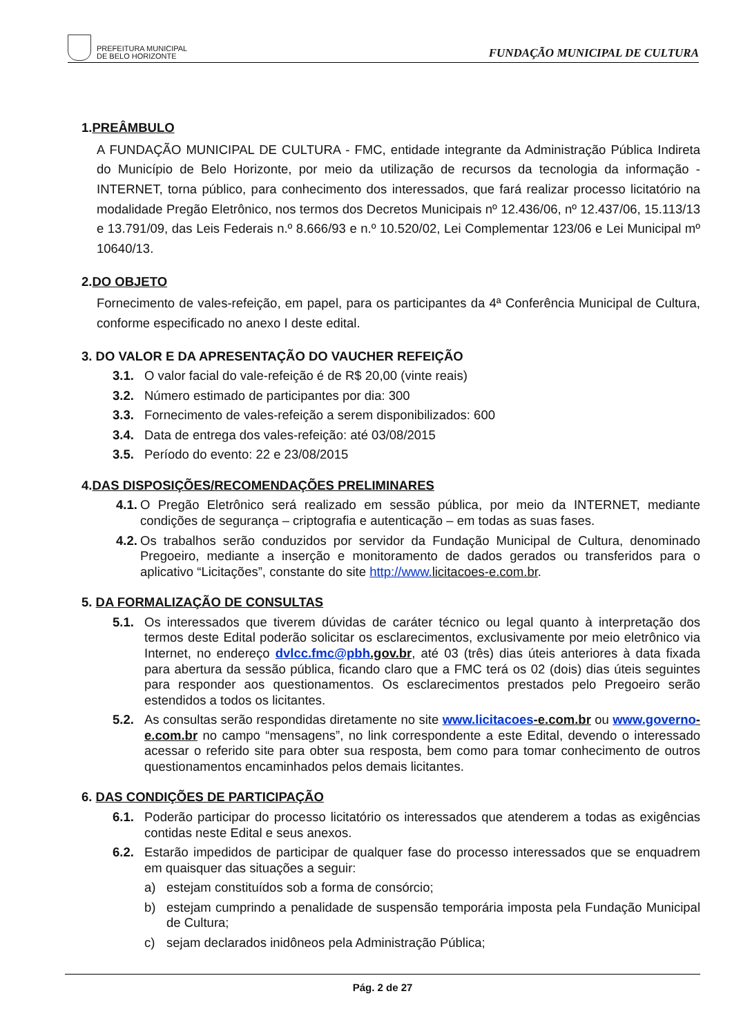PREFEITURA MUNICIPAL
DE BELO HORIZONTE
FUNDAÇÃO MUNICIPAL DE CULTURA
1.PREÂMBULO
A FUNDAÇÃO MUNICIPAL DE CULTURA - FMC, entidade integrante da Administração Pública Indireta do Município de Belo Horizonte, por meio da utilização de recursos da tecnologia da informação - INTERNET, torna público, para conhecimento dos interessados, que fará realizar processo licitatório na modalidade Pregão Eletrônico, nos termos dos Decretos Municipais nº 12.436/06, nº 12.437/06, 15.113/13 e 13.791/09, das Leis Federais n.º 8.666/93 e n.º 10.520/02, Lei Complementar 123/06 e Lei Municipal mº 10640/13.
2.DO OBJETO
Fornecimento de vales-refeição, em papel, para os participantes da 4ª Conferência Municipal de Cultura, conforme especificado no anexo I deste edital.
3. DO VALOR E DA APRESENTAÇÃO DO VAUCHER REFEIÇÃO
3.1. O valor facial do vale-refeição é de R$ 20,00 (vinte reais)
3.2. Número estimado de participantes por dia: 300
3.3. Fornecimento de vales-refeição a serem disponibilizados: 600
3.4. Data de entrega dos vales-refeição: até 03/08/2015
3.5. Período do evento: 22 e 23/08/2015
4.DAS DISPOSIÇÕES/RECOMENDAÇÕES PRELIMINARES
4.1. O Pregão Eletrônico será realizado em sessão pública, por meio da INTERNET, mediante condições de segurança – criptografia e autenticação – em todas as suas fases.
4.2. Os trabalhos serão conduzidos por servidor da Fundação Municipal de Cultura, denominado Pregoeiro, mediante a inserção e monitoramento de dados gerados ou transferidos para o aplicativo “Licitações”, constante do site http://www. licitacoes-e.com.br.
5. DA FORMALIZAÇÃO DE CONSULTAS
5.1. Os interessados que tiverem dúvidas de caráter técnico ou legal quanto à interpretação dos termos deste Edital poderão solicitar os esclarecimentos, exclusivamente por meio eletrônico via Internet, no endereço dvlcc.fmc@pbh.gov.br, até 03 (três) dias úteis anteriores à data fixada para abertura da sessão pública, ficando claro que a FMC terá os 02 (dois) dias úteis seguintes para responder aos questionamentos. Os esclarecimentos prestados pelo Pregoeiro serão estendidos a todos os licitantes.
5.2. As consultas serão respondidas diretamente no site www.licitacoes-e.com.br ou www.governo-e.com.br no campo “mensagens”, no link correspondente a este Edital, devendo o interessado acessar o referido site para obter sua resposta, bem como para tomar conhecimento de outros questionamentos encaminhados pelos demais licitantes.
6. DAS CONDIÇÕES DE PARTICIPAÇÃO
6.1. Poderão participar do processo licitatório os interessados que atenderem a todas as exigências contidas neste Edital e seus anexos.
6.2. Estarão impedidos de participar de qualquer fase do processo interessados que se enquadrem em quaisquer das situações a seguir:
a) estejam constituídos sob a forma de consórcio;
b) estejam cumprindo a penalidade de suspensão temporária imposta pela Fundação Municipal de Cultura;
c) sejam declarados inidôneos pela Administração Pública;
Pág. 2 de 27